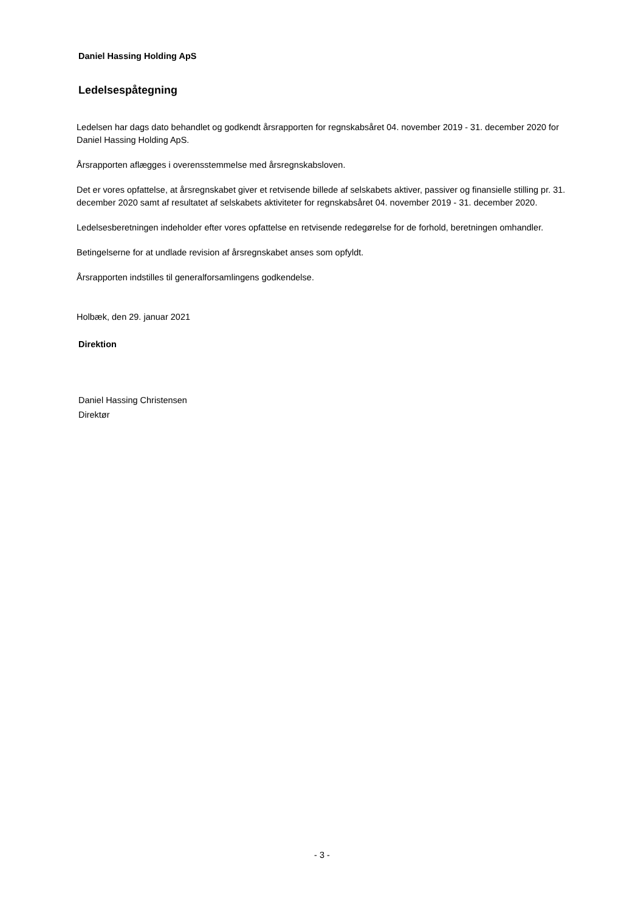Daniel Hassing Holding ApS
Ledelsespåtegning
Ledelsen har dags dato behandlet og godkendt årsrapporten for regnskabsåret 04. november 2019 - 31. december 2020 for Daniel Hassing Holding ApS.
Årsrapporten aflægges i overensstemmelse med årsregnskabsloven.
Det er vores opfattelse, at årsregnskabet giver et retvisende billede af selskabets aktiver, passiver og finansielle stilling pr. 31. december 2020 samt af resultatet af selskabets aktiviteter for regnskabsåret 04. november 2019 - 31. december 2020.
Ledelsesberetningen indeholder efter vores opfattelse en retvisende redegørelse for de forhold, beretningen omhandler.
Betingelserne for at undlade revision af årsregnskabet anses som opfyldt.
Årsrapporten indstilles til generalforsamlingens godkendelse.
Holbæk, den 29. januar 2021
Direktion
Daniel Hassing Christensen
Direktør
- 3 -